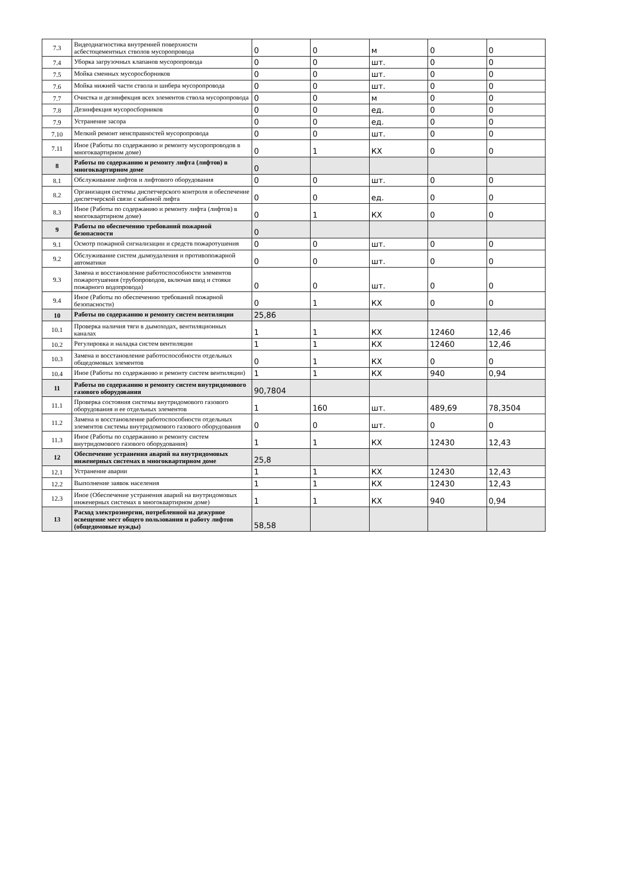| 7.3 | Видеодиагностика внутренней поверхности асбестоцементных стволов мусоропровода | 0 | 0 | м | 0 | 0 |
| 7.4 | Уборка загрузочных клапанов мусоропровода | 0 | 0 | шт. | 0 | 0 |
| 7.5 | Мойка сменных мусоросборников | 0 | 0 | шт. | 0 | 0 |
| 7.6 | Мойка нижней части ствола и шибера мусоропровода | 0 | 0 | шт. | 0 | 0 |
| 7.7 | Очистка и дезинфекция всех элементов ствола мусоропровода | 0 | 0 | м | 0 | 0 |
| 7.8 | Дезинфекция мусоросборников | 0 | 0 | ед. | 0 | 0 |
| 7.9 | Устранение засора | 0 | 0 | ед. | 0 | 0 |
| 7.10 | Мелкий ремонт неисправностей мусоропровода | 0 | 0 | шт. | 0 | 0 |
| 7.11 | Иное (Работы по содержанию и ремонту мусоропроводов в многоквартирном доме) | 0 | 1 | КХ | 0 | 0 |
| 8 | Работы по содержанию и ремонту лифта (лифтов) в многоквартирном доме | 0 | | | | |
| 8.1 | Обслуживание лифтов и лифтового оборудования | 0 | 0 | шт. | 0 | 0 |
| 8.2 | Организация системы диспетчерского контроля и обеспечение диспетчерской связи с кабиной лифта | 0 | 0 | ед. | 0 | 0 |
| 8.3 | Иное (Работы по содержанию и ремонту лифта (лифтов) в многоквартирном доме) | 0 | 1 | КХ | 0 | 0 |
| 9 | Работы по обеспечению требований пожарной безопасности | 0 | | | | |
| 9.1 | Осмотр пожарной сигнализации и средств пожаротушения | 0 | 0 | шт. | 0 | 0 |
| 9.2 | Обслуживание систем дымоудаления и противопожарной автоматики | 0 | 0 | шт. | 0 | 0 |
| 9.3 | Замена и восстановление работоспособности элементов пожаротушения (трубопроводов, включая ввод и стояки пожарного водопровода) | 0 | 0 | шт. | 0 | 0 |
| 9.4 | Иное (Работы по обеспечению требований пожарной безопасности) | 0 | 1 | КХ | 0 | 0 |
| 10 | Работы по содержанию и ремонту систем вентиляции | 25,86 | | | | |
| 10.1 | Проверка наличия тяги в дымоходах, вентиляционных каналах | 1 | 1 | КХ | 12460 | 12,46 |
| 10.2 | Регулировка и наладка систем вентиляции | 1 | 1 | КХ | 12460 | 12,46 |
| 10.3 | Замена и восстановление работоспособности отдельных общедомовых элементов | 0 | 1 | КХ | 0 | 0 |
| 10.4 | Иное (Работы по содержанию и ремонту систем вентиляции) | 1 | 1 | КХ | 940 | 0,94 |
| 11 | Работы по содержанию и ремонту систем внутридомового газового оборудования | 90,7804 | | | | |
| 11.1 | Проверка состояния системы внутридомового газового оборудования и ее отдельных элементов | 1 | 160 | шт. | 489,69 | 78,3504 |
| 11.2 | Замена и восстановление работоспособности отдельных элементов системы внутридомового газового оборудования | 0 | 0 | шт. | 0 | 0 |
| 11.3 | Иное (Работы по содержанию и ремонту систем внутридомового газового оборудования) | 1 | 1 | КХ | 12430 | 12,43 |
| 12 | Обеспечение устранения аварий на внутридомовых инженерных системах в многоквартирном доме | 25,8 | | | | |
| 12.1 | Устранение аварии | 1 | 1 | КХ | 12430 | 12,43 |
| 12.2 | Выполнение заявок населения | 1 | 1 | КХ | 12430 | 12,43 |
| 12.3 | Иное (Обеспечение устранения аварий на внутридомовых инженерных системах в многоквартирном доме) | 1 | 1 | КХ | 940 | 0,94 |
| 13 | Расход электроэнергии, потребленной на дежурное освещение мест общего пользования и работу лифтов (общедомовые нужды) | 58,58 | | | | |